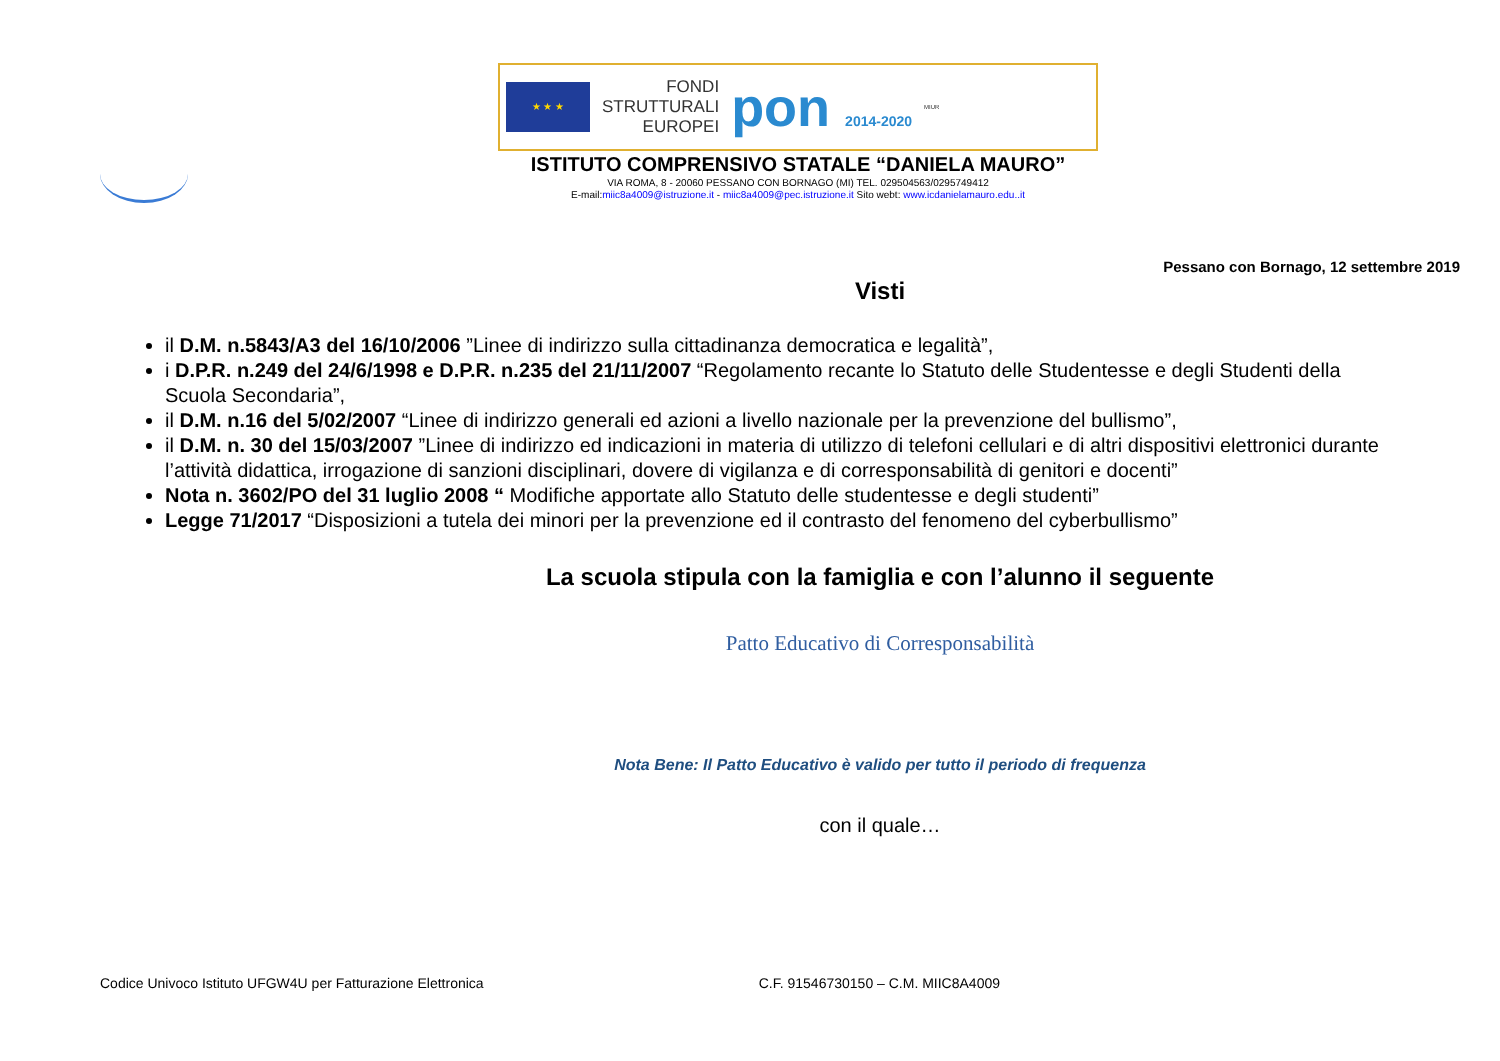★ ★ ★
FONDI
STRUTTURALI
EUROPEI
pon 2014-2020
MIUR
ISTITUTO COMPRENSIVO STATALE “DANIELA MAURO”
VIA ROMA, 8 - 20060 PESSANO CON BORNAGO (MI) TEL. 029504563/0295749412
E-mail:miic8a4009@istruzione.it - miic8a4009@pec.istruzione.it Sito webt: www.icdanielamauro.edu..it
Pessano con Bornago, 12 settembre 2019
Visti
il D.M. n.5843/A3 del 16/10/2006 ”Linee di indirizzo sulla cittadinanza democratica e legalità”,
i D.P.R. n.249 del 24/6/1998 e D.P.R. n.235 del 21/11/2007 “Regolamento recante lo Statuto delle Studentesse e degli Studenti della Scuola Secondaria”,
il D.M. n.16 del 5/02/2007 “Linee di indirizzo generali ed azioni a livello nazionale per la prevenzione del bullismo”,
il D.M. n. 30 del 15/03/2007 ”Linee di indirizzo ed indicazioni in materia di utilizzo di telefoni cellulari e di altri dispositivi elettronici durante l’attività didattica, irrogazione di sanzioni disciplinari, dovere di vigilanza e di corresponsabilità di genitori e docenti”
Nota n. 3602/PO del 31 luglio 2008 “ Modifiche apportate allo Statuto delle studentesse e degli studenti”
Legge 71/2017 “Disposizioni a tutela dei minori per la prevenzione ed il contrasto del fenomeno del cyberbullismo”
La scuola stipula con la famiglia e con l’alunno il seguente
Patto Educativo di Corresponsabilità
Nota Bene: Il Patto Educativo è valido per tutto il periodo di frequenza
con il quale…
Codice Univoco Istituto UFGW4U per Fatturazione Elettronica C.F. 91546730150 – C.M. MIIC8A4009